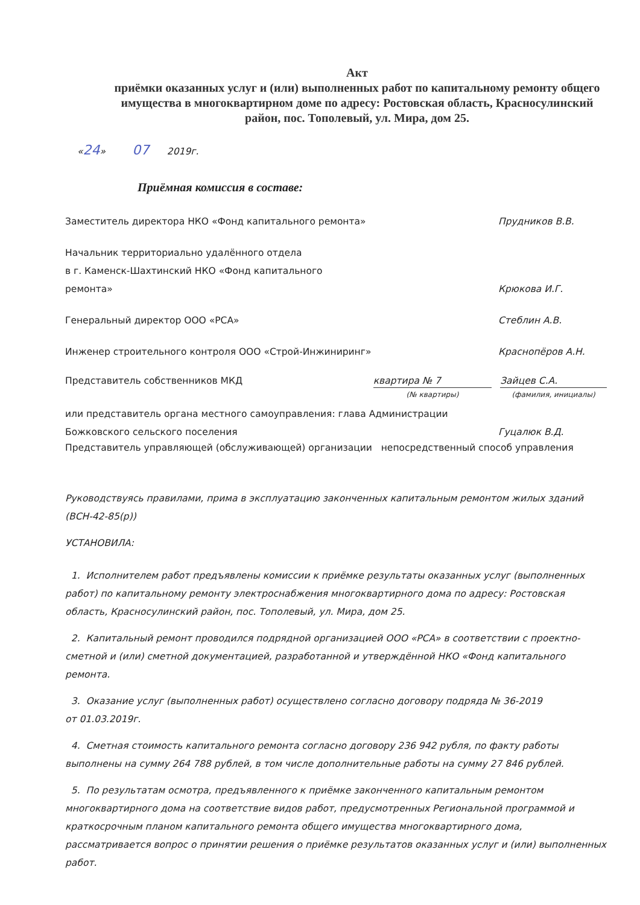Акт
приёмки оказанных услуг и (или) выполненных работ по капитальному ремонту общего имущества в многоквартирном доме по адресу: Ростовская область, Красносулинский район, пос. Тополевый, ул. Мира, дом 25.
«24» 07 2019г.
Приёмная комиссия в составе:
Заместитель директора НКО «Фонд капитального ремонта» Прудников В.В.
Начальник территориально удалённого отдела
в г. Каменск-Шахтинский НКО «Фонд капитального
ремонта» Крюкова И.Г.
Генеральный директор ООО «РСА» Стеблин А.В.
Инженер строительного контроля ООО «Строй-Инжиниринг» Краснопёров А.Н.
Представитель собственников МКД квартира № 7
(№ квартиры) Зайцев С.А.
(фамилия, инициалы)
или представитель органа местного самоуправления: глава Администрации
Божковского сельского поселения Гуцалюк В.Д.
Представитель управляющей (обслуживающей) организации непосредственный способ управления
Руководствуясь правилами, прима в эксплуатацию законченных капитальным ремонтом жилых зданий (ВСН-42-85(р))
УСТАНОВИЛА:
1. Исполнителем работ предъявлены комиссии к приёмке результаты оказанных услуг (выполненных работ) по капитальному ремонту электроснабжения многоквартирного дома по адресу: Ростовская область, Красносулинский район, пос. Тополевый, ул. Мира, дом 25.
2. Капитальный ремонт проводился подрядной организацией ООО «РСА» в соответствии с проектно-сметной и (или) сметной документацией, разработанной и утверждённой НКО «Фонд капитального ремонта.
3. Оказание услуг (выполненных работ) осуществлено согласно договору подряда № 36-2019
от 01.03.2019г.
4. Сметная стоимость капитального ремонта согласно договору 236 942 рубля, по факту работы выполнены на сумму 264 788 рублей, в том числе дополнительные работы на сумму 27 846 рублей.
5. По результатам осмотра, предъявленного к приёмке законченного капитальным ремонтом многоквартирного дома на соответствие видов работ, предусмотренных Региональной программой и краткосрочным планом капитального ремонта общего имущества многоквартирного дома, рассматривается вопрос о принятии решения о приёмке результатов оказанных услуг и (или) выполненных работ.